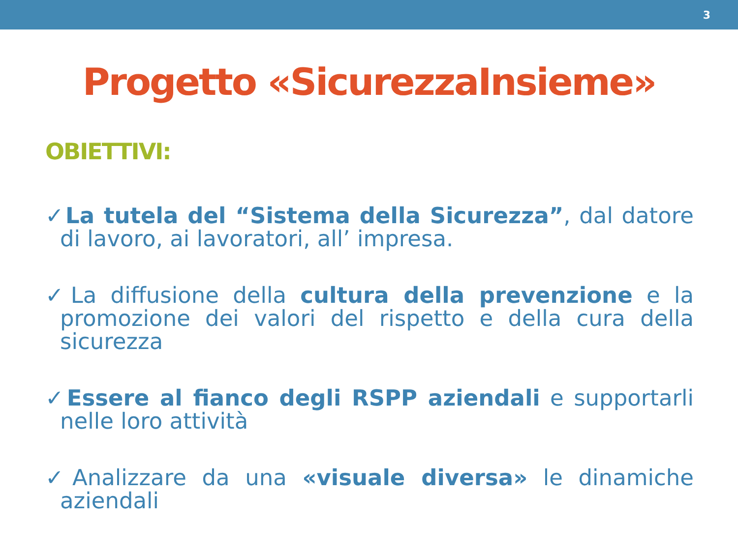3
Progetto «SicurezzaInsieme»
OBIETTIVI:
✓La tutela del “Sistema della Sicurezza”, dal datore di lavoro, ai lavoratori, all’ impresa.
✓La diffusione della cultura della prevenzione e la promozione dei valori del rispetto e della cura della sicurezza
✓Essere al fianco degli RSPP aziendali e supportarli nelle loro attività
✓Analizzare da una «visuale diversa» le dinamiche aziendali